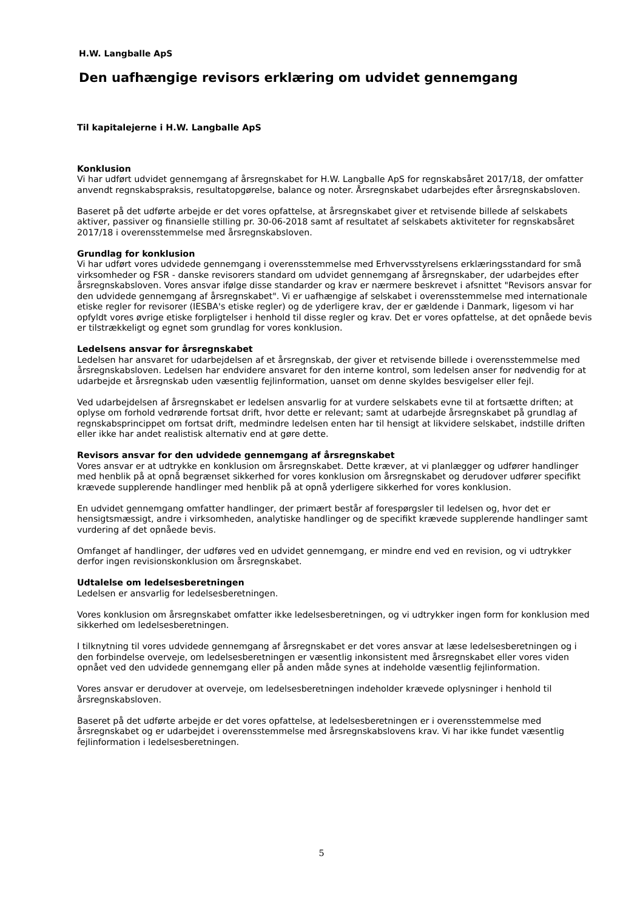H.W. Langballe ApS
Den uafhængige revisors erklæring om udvidet gennemgang
Til kapitalejerne i H.W. Langballe ApS
Konklusion
Vi har udført udvidet gennemgang af årsregnskabet for H.W. Langballe ApS for regnskabsåret 2017/18, der omfatter anvendt regnskabspraksis, resultatopgørelse, balance og noter. Årsregnskabet udarbejdes efter årsregnskabsloven.
Baseret på det udførte arbejde er det vores opfattelse, at årsregnskabet giver et retvisende billede af selskabets aktiver, passiver og finansielle stilling pr. 30-06-2018 samt af resultatet af selskabets aktiviteter for regnskabsåret 2017/18 i overensstemmelse med årsregnskabsloven.
Grundlag for konklusion
Vi har udført vores udvidede gennemgang i overensstemmelse med Erhvervsstyrelsens erklæringsstandard for små virksomheder og FSR - danske revisorers standard om udvidet gennemgang af årsregnskaber, der udarbejdes efter årsregnskabsloven. Vores ansvar ifølge disse standarder og krav er nærmere beskrevet i afsnittet "Revisors ansvar for den udvidede gennemgang af årsregnskabet". Vi er uafhængige af selskabet i overensstemmelse med internationale etiske regler for revisorer (IESBA's etiske regler) og de yderligere krav, der er gældende i Danmark, ligesom vi har opfyldt vores øvrige etiske forpligtelser i henhold til disse regler og krav. Det er vores opfattelse, at det opnåede bevis er tilstrækkeligt og egnet som grundlag for vores konklusion.
Ledelsens ansvar for årsregnskabet
Ledelsen har ansvaret for udarbejdelsen af et årsregnskab, der giver et retvisende billede i overensstemmelse med årsregnskabsloven. Ledelsen har endvidere ansvaret for den interne kontrol, som ledelsen anser for nødvendig for at udarbejde et årsregnskab uden væsentlig fejlinformation, uanset om denne skyldes besvigelser eller fejl.
Ved udarbejdelsen af årsregnskabet er ledelsen ansvarlig for at vurdere selskabets evne til at fortsætte driften; at oplyse om forhold vedrørende fortsat drift, hvor dette er relevant; samt at udarbejde årsregnskabet på grundlag af regnskabsprincippet om fortsat drift, medmindre ledelsen enten har til hensigt at likvidere selskabet, indstille driften eller ikke har andet realistisk alternativ end at gøre dette.
Revisors ansvar for den udvidede gennemgang af årsregnskabet
Vores ansvar er at udtrykke en konklusion om årsregnskabet. Dette kræver, at vi planlægger og udfører handlinger med henblik på at opnå begrænset sikkerhed for vores konklusion om årsregnskabet og derudover udfører specifikt krævede supplerende handlinger med henblik på at opnå yderligere sikkerhed for vores konklusion.
En udvidet gennemgang omfatter handlinger, der primært består af forespørgsler til ledelsen og, hvor det er hensigtsmæssigt, andre i virksomheden, analytiske handlinger og de specifikt krævede supplerende handlinger samt vurdering af det opnåede bevis.
Omfanget af handlinger, der udføres ved en udvidet gennemgang, er mindre end ved en revision, og vi udtrykker derfor ingen revisionskonklusion om årsregnskabet.
Udtalelse om ledelsesberetningen
Ledelsen er ansvarlig for ledelsesberetningen.
Vores konklusion om årsregnskabet omfatter ikke ledelsesberetningen, og vi udtrykker ingen form for konklusion med sikkerhed om ledelsesberetningen.
I tilknytning til vores udvidede gennemgang af årsregnskabet er det vores ansvar at læse ledelsesberetningen og i den forbindelse overveje, om ledelsesberetningen er væsentlig inkonsistent med årsregnskabet eller vores viden opnået ved den udvidede gennemgang eller på anden måde synes at indeholde væsentlig fejlinformation.
Vores ansvar er derudover at overveje, om ledelsesberetningen indeholder krævede oplysninger i henhold til årsregnskabsloven.
Baseret på det udførte arbejde er det vores opfattelse, at ledelsesberetningen er i overensstemmelse med årsregnskabet og er udarbejdet i overensstemmelse med årsregnskabslovens krav. Vi har ikke fundet væsentlig fejlinformation i ledelsesberetningen.
5